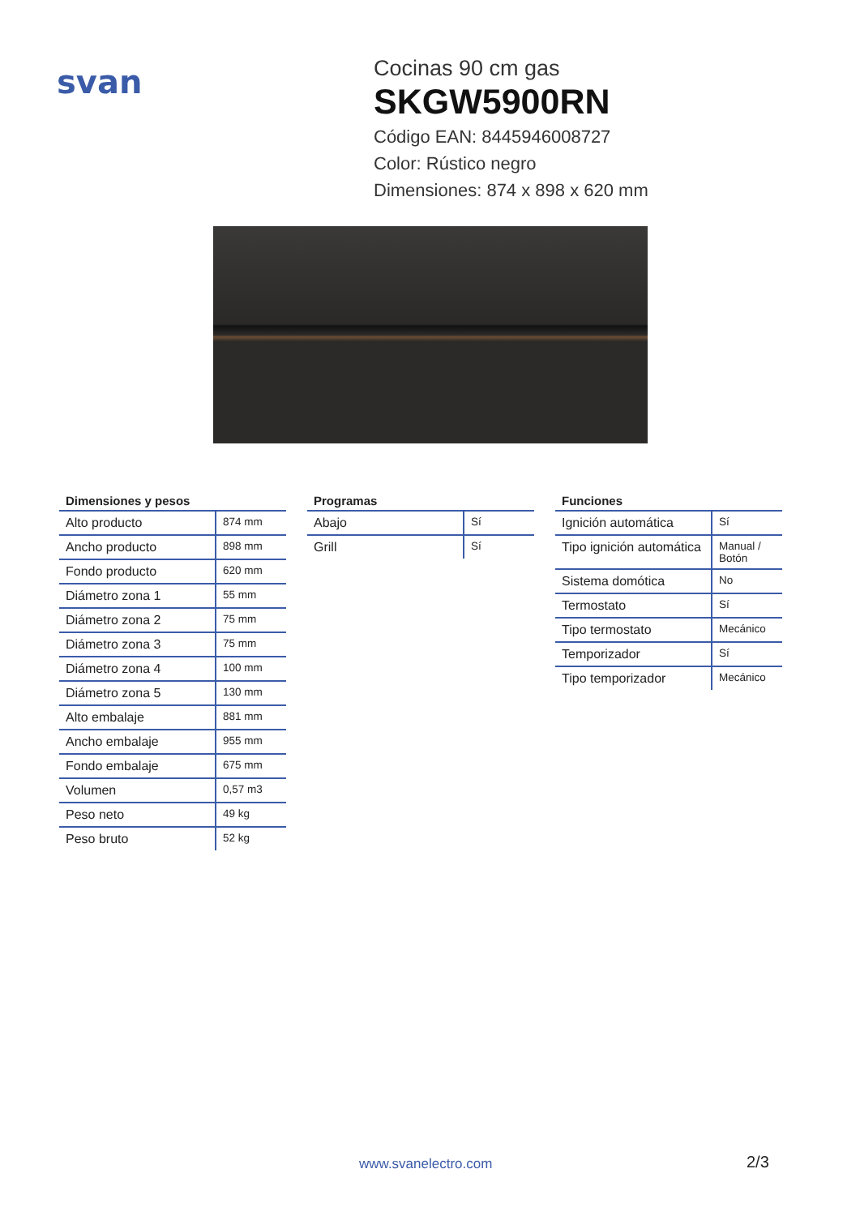svan
Cocinas 90 cm gas
SKGW5900RN
Código EAN: 8445946008727
Color: Rústico negro
Dimensiones: 874 x 898 x 620 mm
| Dimensiones y pesos | |
| --- | --- |
| Alto producto | 874 mm |
| Ancho producto | 898 mm |
| Fondo producto | 620 mm |
| Diámetro zona 1 | 55 mm |
| Diámetro zona 2 | 75 mm |
| Diámetro zona 3 | 75 mm |
| Diámetro zona 4 | 100 mm |
| Diámetro zona 5 | 130 mm |
| Alto embalaje | 881 mm |
| Ancho embalaje | 955 mm |
| Fondo embalaje | 675 mm |
| Volumen | 0,57 m3 |
| Peso neto | 49 kg |
| Peso bruto | 52 kg |
| Programas | |
| --- | --- |
| Abajo | Sí |
| Grill | Sí |
| Funciones | |
| --- | --- |
| Ignición automática | Sí |
| Tipo ignición automática | Manual / Botón |
| Sistema domótica | No |
| Termostato | Sí |
| Tipo termostato | Mecánico |
| Temporizador | Sí |
| Tipo temporizador | Mecánico |
www.svanelectro.com 2/3